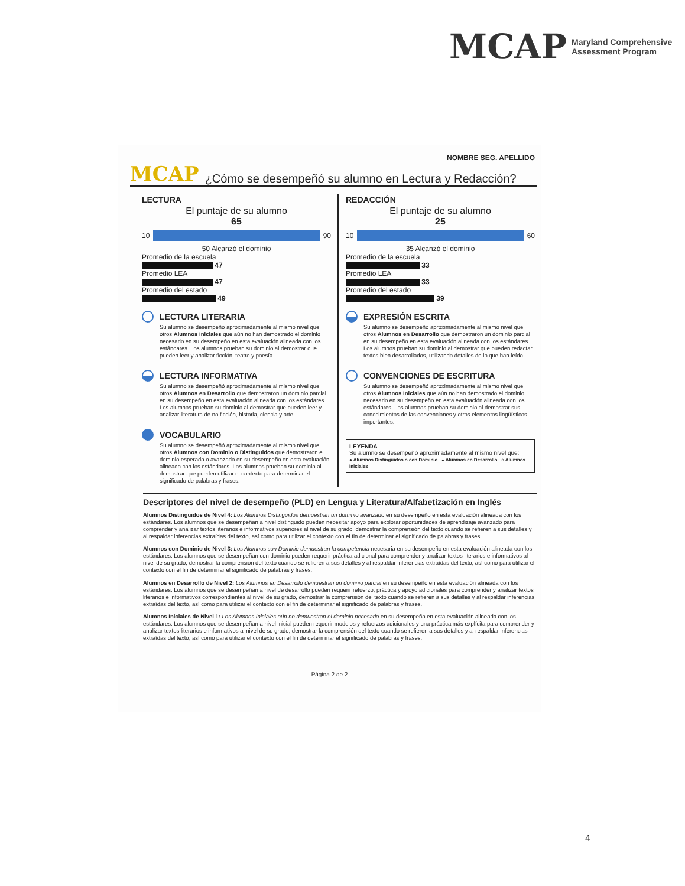MCAP Maryland Comprehensive
Assessment Program
NOMBRE SEG. APELLIDO
MCAP ¿Cómo se desempeñó su alumno en Lectura y Redacción?
LECTURA
El puntaje de su alumno
65
10 90
50 Alcanzó el dominio
Promedio de la escuela
47
Promedio LEA
47
Promedio del estado
49
LECTURA LITERARIA
Su alumno se desempeñó aproximadamente al mismo nivel que otros Alumnos Iniciales que aún no han demostrado el dominio necesario en su desempeño en esta evaluación alineada con los estándares. Los alumnos prueban su dominio al demostrar que pueden leer y analizar ficción, teatro y poesía.
LECTURA INFORMATIVA
Su alumno se desempeñó aproximadamente al mismo nivel que otros Alumnos en Desarrollo que demostraron un dominio parcial en su desempeño en esta evaluación alineada con los estándares. Los alumnos prueban su dominio al demostrar que pueden leer y analizar literatura de no ficción, historia, ciencia y arte.
VOCABULARIO
Su alumno se desempeñó aproximadamente al mismo nivel que otros Alumnos con Dominio o Distinguidos que demostraron el dominio esperado o avanzado en su desempeño en esta evaluación alineada con los estándares. Los alumnos prueban su dominio al demostrar que pueden utilizar el contexto para determinar el significado de palabras y frases.
REDACCIÓN
El puntaje de su alumno
25
10 60
35 Alcanzó el dominio
Promedio de la escuela
33
Promedio LEA
33
Promedio del estado
39
EXPRESIÓN ESCRITA
Su alumno se desempeñó aproximadamente al mismo nivel que otros Alumnos en Desarrollo que demostraron un dominio parcial en su desempeño en esta evaluación alineada con los estándares. Los alumnos prueban su dominio al demostrar que pueden redactar textos bien desarrollados, utilizando detalles de lo que han leído.
CONVENCIONES DE ESCRITURA
Su alumno se desempeñó aproximadamente al mismo nivel que otros Alumnos Iniciales que aún no han demostrado el dominio necesario en su desempeño en esta evaluación alineada con los estándares. Los alumnos prueban su dominio al demostrar sus conocimientos de las convenciones y otros elementos lingüísticos importantes.
LEYENDA
Su alumno se desempeñó aproximadamente al mismo nivel que:
● Alumnos Distinguidos o con Dominio ◒ Alumnos en Desarrollo ○ Alumnos Iniciales
Descriptores del nivel de desempeño (PLD) en Lengua y Literatura/Alfabetización en Inglés
Alumnos Distinguidos de Nivel 4: Los Alumnos Distinguidos demuestran un dominio avanzado en su desempeño en esta evaluación alineada con los estándares. Los alumnos que se desempeñan a nivel distinguido pueden necesitar apoyo para explorar oportunidades de aprendizaje avanzado para comprender y analizar textos literarios e informativos superiores al nivel de su grado, demostrar la comprensión del texto cuando se refieren a sus detalles y al respaldar inferencias extraídas del texto, así como para utilizar el contexto con el fin de determinar el significado de palabras y frases.
Alumnos con Dominio de Nivel 3: Los Alumnos con Dominio demuestran la competencia necesaria en su desempeño en esta evaluación alineada con los estándares. Los alumnos que se desempeñan con dominio pueden requerir práctica adicional para comprender y analizar textos literarios e informativos al nivel de su grado, demostrar la comprensión del texto cuando se refieren a sus detalles y al respaldar inferencias extraídas del texto, así como para utilizar el contexto con el fin de determinar el significado de palabras y frases.
Alumnos en Desarrollo de Nivel 2: Los Alumnos en Desarrollo demuestran un dominio parcial en su desempeño en esta evaluación alineada con los estándares. Los alumnos que se desempeñan a nivel de desarrollo pueden requerir refuerzo, práctica y apoyo adicionales para comprender y analizar textos literarios e informativos correspondientes al nivel de su grado, demostrar la comprensión del texto cuando se refieren a sus detalles y al respaldar inferencias extraídas del texto, así como para utilizar el contexto con el fin de determinar el significado de palabras y frases.
Alumnos Iniciales de Nivel 1: Los Alumnos Iniciales aún no demuestran el dominio necesario en su desempeño en esta evaluación alineada con los estándares. Los alumnos que se desempeñan a nivel inicial pueden requerir modelos y refuerzos adicionales y una práctica más explícita para comprender y analizar textos literarios e informativos al nivel de su grado, demostrar la comprensión del texto cuando se refieren a sus detalles y al respaldar inferencias extraídas del texto, así como para utilizar el contexto con el fin de determinar el significado de palabras y frases.
Página 2 de 2
4